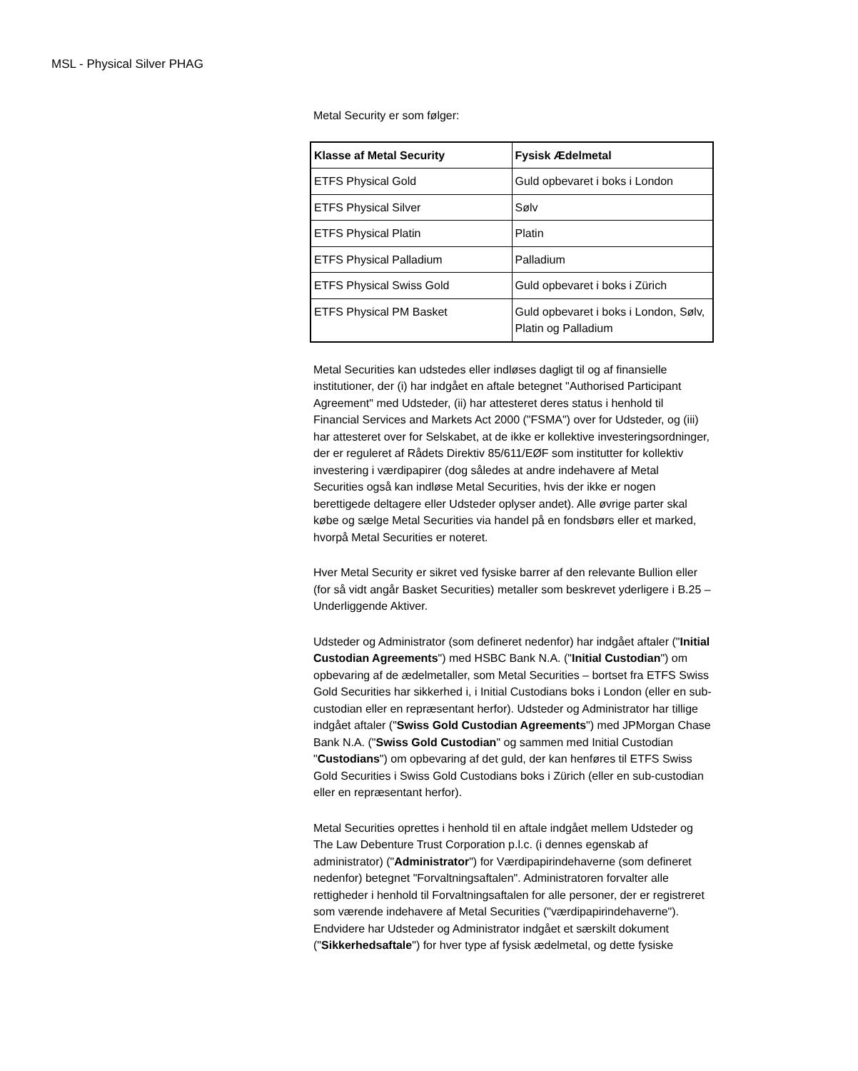MSL - Physical Silver PHAG
Metal Security er som følger:
| Klasse af Metal Security | Fysisk Ædelmetal |
| --- | --- |
| ETFS Physical Gold | Guld opbevaret i boks i London |
| ETFS Physical Silver | Sølv |
| ETFS Physical Platin | Platin |
| ETFS Physical Palladium | Palladium |
| ETFS Physical Swiss Gold | Guld opbevaret i boks i Zürich |
| ETFS Physical PM Basket | Guld opbevaret i boks i London, Sølv, Platin og Palladium |
Metal Securities kan udstedes eller indløses dagligt til og af finansielle institutioner, der (i) har indgået en aftale betegnet "Authorised Participant Agreement" med Udsteder, (ii) har attesteret deres status i henhold til Financial Services and Markets Act 2000 ("FSMA") over for Udsteder, og (iii) har attesteret over for Selskabet, at de ikke er kollektive investeringsordninger, der er reguleret af Rådets Direktiv 85/611/EØF som institutter for kollektiv investering i værdipapirer (dog således at andre indehavere af Metal Securities også kan indløse Metal Securities, hvis der ikke er nogen berettigede deltagere eller Udsteder oplyser andet). Alle øvrige parter skal købe og sælge Metal Securities via handel på en fondsbørs eller et marked, hvorpå Metal Securities er noteret.
Hver Metal Security er sikret ved fysiske barrer af den relevante Bullion eller (for så vidt angår Basket Securities) metaller som beskrevet yderligere i B.25 – Underliggende Aktiver.
Udsteder og Administrator (som defineret nedenfor) har indgået aftaler ("Initial Custodian Agreements") med HSBC Bank N.A. ("Initial Custodian") om opbevaring af de ædelmetaller, som Metal Securities – bortset fra ETFS Swiss Gold Securities har sikkerhed i, i Initial Custodians boks i London (eller en sub-custodian eller en repræsentant herfor). Udsteder og Administrator har tillige indgået aftaler ("Swiss Gold Custodian Agreements") med JPMorgan Chase Bank N.A. ("Swiss Gold Custodian" og sammen med Initial Custodian "Custodians") om opbevaring af det guld, der kan henføres til ETFS Swiss Gold Securities i Swiss Gold Custodians boks i Zürich (eller en sub-custodian eller en repræsentant herfor).
Metal Securities oprettes i henhold til en aftale indgået mellem Udsteder og The Law Debenture Trust Corporation p.l.c. (i dennes egenskab af administrator) ("Administrator") for Værdipapirindehaverne (som defineret nedenfor) betegnet "Forvaltningsaftalen". Administratoren forvalter alle rettigheder i henhold til Forvaltningsaftalen for alle personer, der er registreret som værende indehavere af Metal Securities ("værdipapirindehaverne"). Endvidere har Udsteder og Administrator indgået et særskilt dokument ("Sikkerhedsaftale") for hver type af fysisk ædelmetal, og dette fysiske